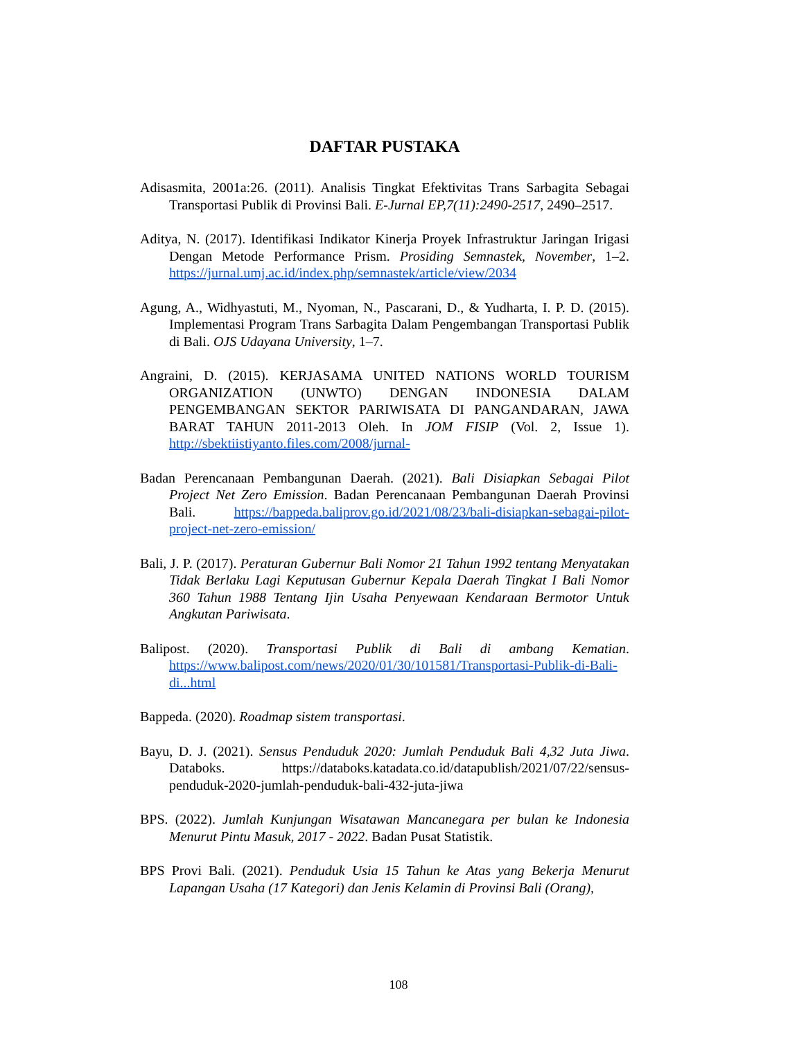DAFTAR PUSTAKA
Adisasmita, 2001a:26. (2011). Analisis Tingkat Efektivitas Trans Sarbagita Sebagai Transportasi Publik di Provinsi Bali. E-Jurnal EP,7(11):2490-2517, 2490–2517.
Aditya, N. (2017). Identifikasi Indikator Kinerja Proyek Infrastruktur Jaringan Irigasi Dengan Metode Performance Prism. Prosiding Semnastek, November, 1–2. https://jurnal.umj.ac.id/index.php/semnastek/article/view/2034
Agung, A., Widhyastuti, M., Nyoman, N., Pascarani, D., & Yudharta, I. P. D. (2015). Implementasi Program Trans Sarbagita Dalam Pengembangan Transportasi Publik di Bali. OJS Udayana University, 1–7.
Angraini, D. (2015). KERJASAMA UNITED NATIONS WORLD TOURISM ORGANIZATION (UNWTO) DENGAN INDONESIA DALAM PENGEMBANGAN SEKTOR PARIWISATA DI PANGANDARAN, JAWA BARAT TAHUN 2011-2013 Oleh. In JOM FISIP (Vol. 2, Issue 1). http://sbektiistiyanto.files.com/2008/jurnal-
Badan Perencanaan Pembangunan Daerah. (2021). Bali Disiapkan Sebagai Pilot Project Net Zero Emission. Badan Perencanaan Pembangunan Daerah Provinsi Bali. https://bappeda.baliprov.go.id/2021/08/23/bali-disiapkan-sebagai-pilot-project-net-zero-emission/
Bali, J. P. (2017). Peraturan Gubernur Bali Nomor 21 Tahun 1992 tentang Menyatakan Tidak Berlaku Lagi Keputusan Gubernur Kepala Daerah Tingkat I Bali Nomor 360 Tahun 1988 Tentang Ijin Usaha Penyewaan Kendaraan Bermotor Untuk Angkutan Pariwisata.
Balipost. (2020). Transportasi Publik di Bali di ambang Kematian. https://www.balipost.com/news/2020/01/30/101581/Transportasi-Publik-di-Bali-di...html
Bappeda. (2020). Roadmap sistem transportasi.
Bayu, D. J. (2021). Sensus Penduduk 2020: Jumlah Penduduk Bali 4,32 Juta Jiwa. Databoks. https://databoks.katadata.co.id/datapublish/2021/07/22/sensus-penduduk-2020-jumlah-penduduk-bali-432-juta-jiwa
BPS. (2022). Jumlah Kunjungan Wisatawan Mancanegara per bulan ke Indonesia Menurut Pintu Masuk, 2017 - 2022. Badan Pusat Statistik.
BPS Provi Bali. (2021). Penduduk Usia 15 Tahun ke Atas yang Bekerja Menurut Lapangan Usaha (17 Kategori) dan Jenis Kelamin di Provinsi Bali (Orang),
108